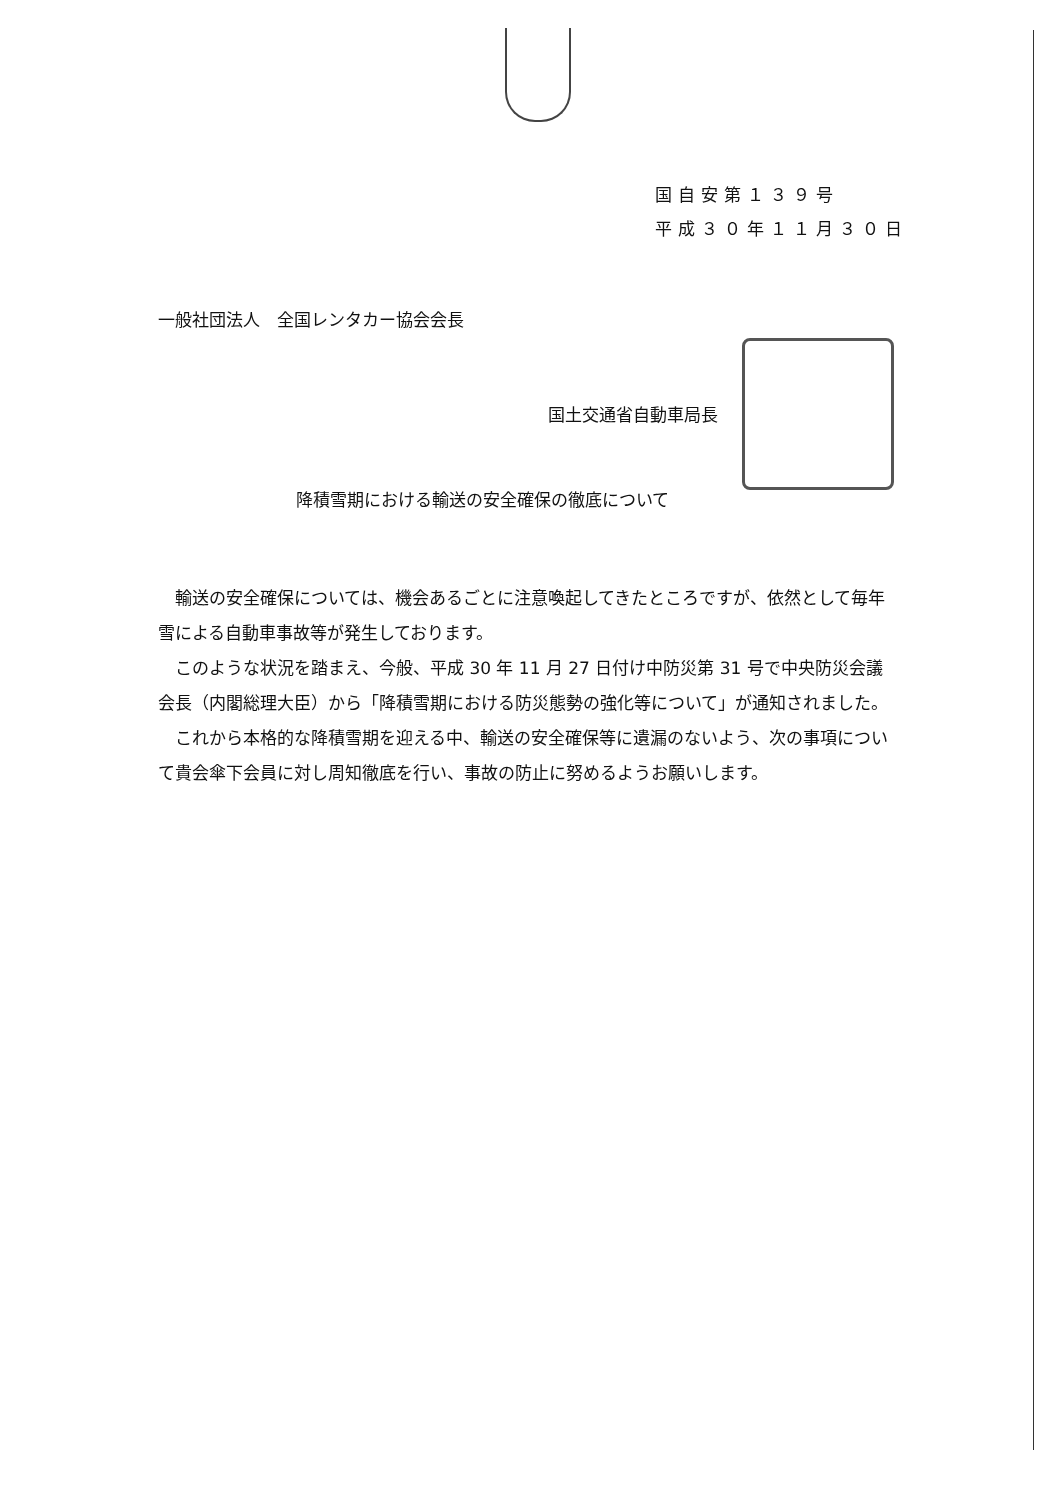国自安第１３９号
平成３０年１１月３０日
一般社団法人　全国レンタカー協会会長
国土交通省自動車局長
降積雪期における輸送の安全確保の徹底について
輸送の安全確保については、機会あるごとに注意喚起してきたところですが、依然として毎年雪による自動車事故等が発生しております。
このような状況を踏まえ、今般、平成 30 年 11 月 27 日付け中防災第 31 号で中央防災会議会長（内閣総理大臣）から「降積雪期における防災態勢の強化等について」が通知されました。
これから本格的な降積雪期を迎える中、輸送の安全確保等に遺漏のないよう、次の事項について貴会傘下会員に対し周知徹底を行い、事故の防止に努めるようお願いします。